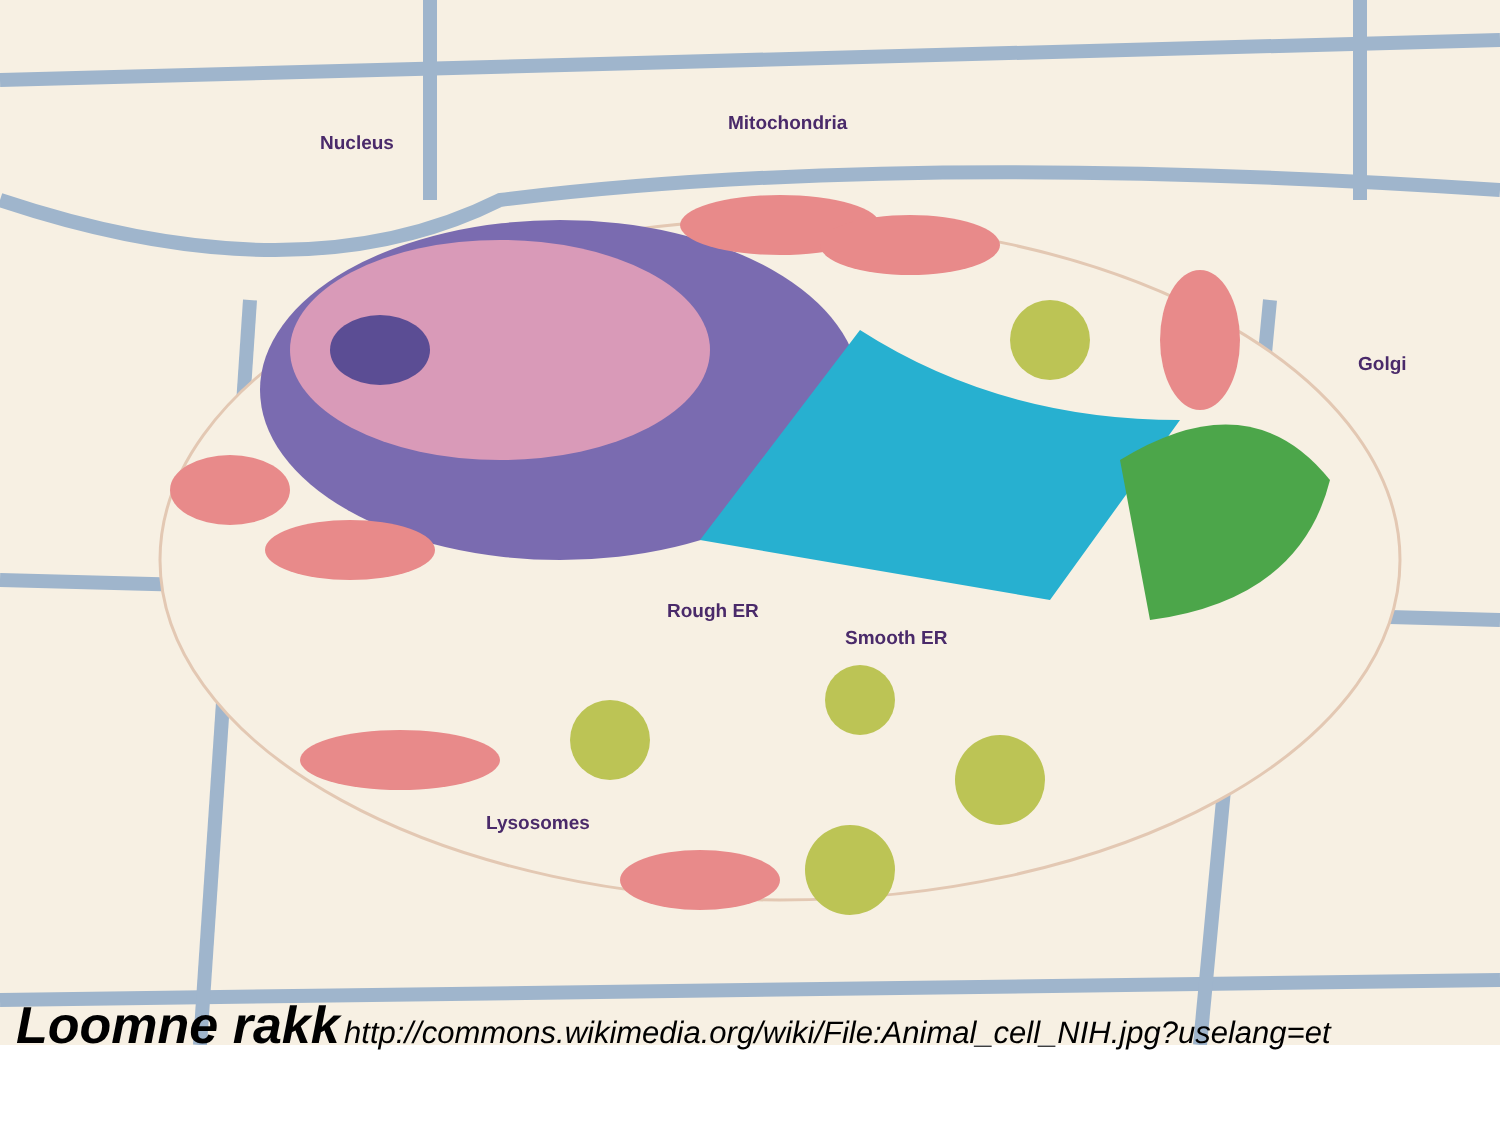Nucleus
Mitochondria
Golgi
Rough ER
Smooth ER
Lysosomes
Loomne rakk http://commons.wikimedia.org/wiki/File:Animal_cell_NIH.jpg?uselang=et